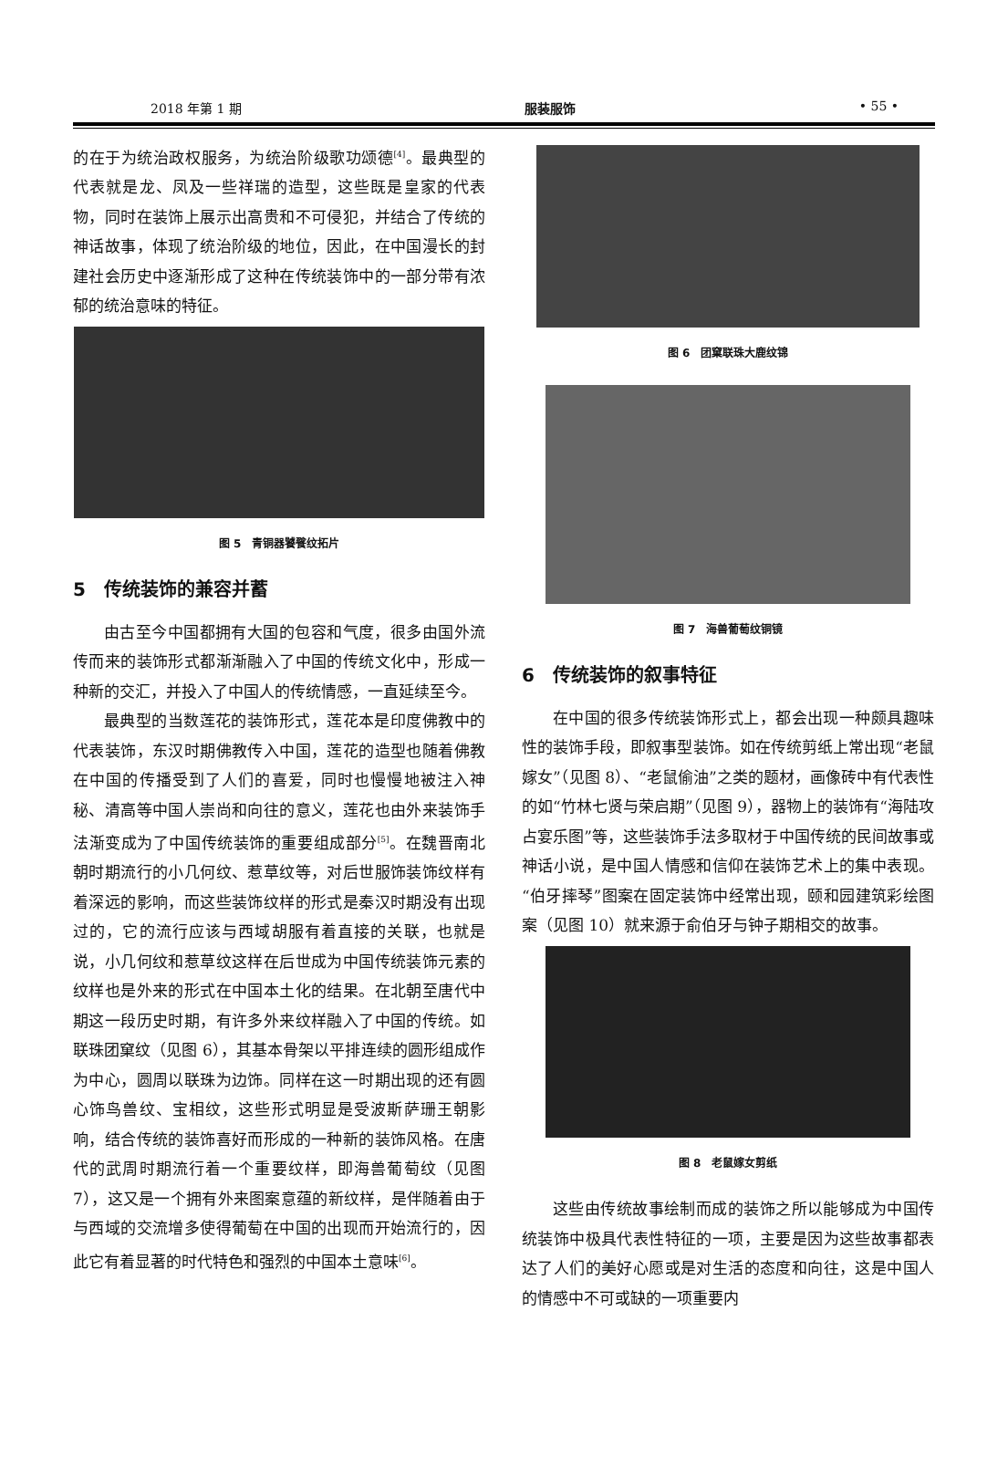2018 年第 1 期 服装服饰 • 55 •
的在于为统治政权服务，为统治阶级歌功颂德<sup>[4]</sup>。最典型的代表就是龙、凤及一些祥瑞的造型，这些既是皇家的代表物，同时在装饰上展示出高贵和不可侵犯，并结合了传统的神话故事，体现了统治阶级的地位，因此，在中国漫长的封建社会历史中逐渐形成了这种在传统装饰中的一部分带有浓郁的统治意味的特征。
图 5　青铜器饕餮纹拓片
5　传统装饰的兼容并蓄
由古至今中国都拥有大国的包容和气度，很多由国外流传而来的装饰形式都渐渐融入了中国的传统文化中，形成一种新的交汇，并投入了中国人的传统情感，一直延续至今。
最典型的当数莲花的装饰形式，莲花本是印度佛教中的代表装饰，东汉时期佛教传入中国，莲花的造型也随着佛教在中国的传播受到了人们的喜爱，同时也慢慢地被注入神秘、清高等中国人崇尚和向往的意义，莲花也由外来装饰手法渐变成为了中国传统装饰的重要组成部分<sup>[5]</sup>。在魏晋南北朝时期流行的小几何纹、惹草纹等，对后世服饰装饰纹样有着深远的影响，而这些装饰纹样的形式是秦汉时期没有出现过的，它的流行应该与西域胡服有着直接的关联，也就是说，小几何纹和惹草纹这样在后世成为中国传统装饰元素的纹样也是外来的形式在中国本土化的结果。在北朝至唐代中期这一段历史时期，有许多外来纹样融入了中国的传统。如联珠团窠纹（见图 6），其基本骨架以平排连续的圆形组成作为中心，圆周以联珠为边饰。同样在这一时期出现的还有圆心饰鸟兽纹、宝相纹，这些形式明显是受波斯萨珊王朝影响，结合传统的装饰喜好而形成的一种新的装饰风格。在唐代的武周时期流行着一个重要纹样，即海兽葡萄纹（见图 7），这又是一个拥有外来图案意蕴的新纹样，是伴随着由于与西域的交流增多使得葡萄在中国的出现而开始流行的，因此它有着显著的时代特色和强烈的中国本土意味<sup>[6]</sup>。
图 6　团窠联珠大鹿纹锦
图 7　海兽葡萄纹铜镜
6　传统装饰的叙事特征
在中国的很多传统装饰形式上，都会出现一种颇具趣味性的装饰手段，即叙事型装饰。如在传统剪纸上常出现“老鼠嫁女”（见图 8）、“老鼠偷油”之类的题材，画像砖中有代表性的如“竹林七贤与荣启期”（见图 9），器物上的装饰有“海陆攻占宴乐图”等，这些装饰手法多取材于中国传统的民间故事或神话小说，是中国人情感和信仰在装饰艺术上的集中表现。“伯牙摔琴”图案在固定装饰中经常出现，颐和园建筑彩绘图案（见图 10）就来源于俞伯牙与钟子期相交的故事。
图 8　老鼠嫁女剪纸
这些由传统故事绘制而成的装饰之所以能够成为中国传统装饰中极具代表性特征的一项，主要是因为这些故事都表达了人们的美好心愿或是对生活的态度和向往，这是中国人的情感中不可或缺的一项重要内